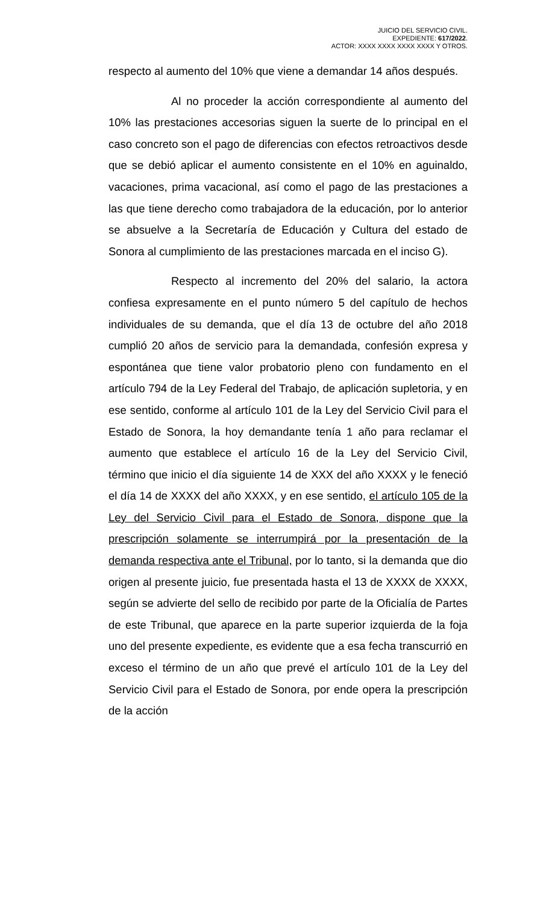JUICIO DEL SERVICIO CIVIL.
EXPEDIENTE: 617/2022.
ACTOR: XXXX XXXX XXXX XXXX Y OTROS.
respecto al aumento del 10% que viene a demandar 14 años después.
Al no proceder la acción correspondiente al aumento del 10% las prestaciones accesorias siguen la suerte de lo principal en el caso concreto son el pago de diferencias con efectos retroactivos desde que se debió aplicar el aumento consistente en el 10% en aguinaldo, vacaciones, prima vacacional, así como el pago de las prestaciones a las que tiene derecho como trabajadora de la educación, por lo anterior se absuelve a la Secretaría de Educación y Cultura del estado de Sonora al cumplimiento de las prestaciones marcada en el inciso G).
Respecto al incremento del 20% del salario, la actora confiesa expresamente en el punto número 5 del capítulo de hechos individuales de su demanda, que el día 13 de octubre del año 2018 cumplió 20 años de servicio para la demandada, confesión expresa y espontánea que tiene valor probatorio pleno con fundamento en el artículo 794 de la Ley Federal del Trabajo, de aplicación supletoria, y en ese sentido, conforme al artículo 101 de la Ley del Servicio Civil para el Estado de Sonora, la hoy demandante tenía 1 año para reclamar el aumento que establece el artículo 16 de la Ley del Servicio Civil, término que inicio el día siguiente 14 de XXX del año XXXX y le feneció el día 14 de XXXX del año XXXX, y en ese sentido, el artículo 105 de la Ley del Servicio Civil para el Estado de Sonora, dispone que la prescripción solamente se interrumpirá por la presentación de la demanda respectiva ante el Tribunal, por lo tanto, si la demanda que dio origen al presente juicio, fue presentada hasta el 13 de XXXX de XXXX, según se advierte del sello de recibido por parte de la Oficialía de Partes de este Tribunal, que aparece en la parte superior izquierda de la foja uno del presente expediente, es evidente que a esa fecha transcurrió en exceso el término de un año que prevé el artículo 101 de la Ley del Servicio Civil para el Estado de Sonora, por ende opera la prescripción de la acción